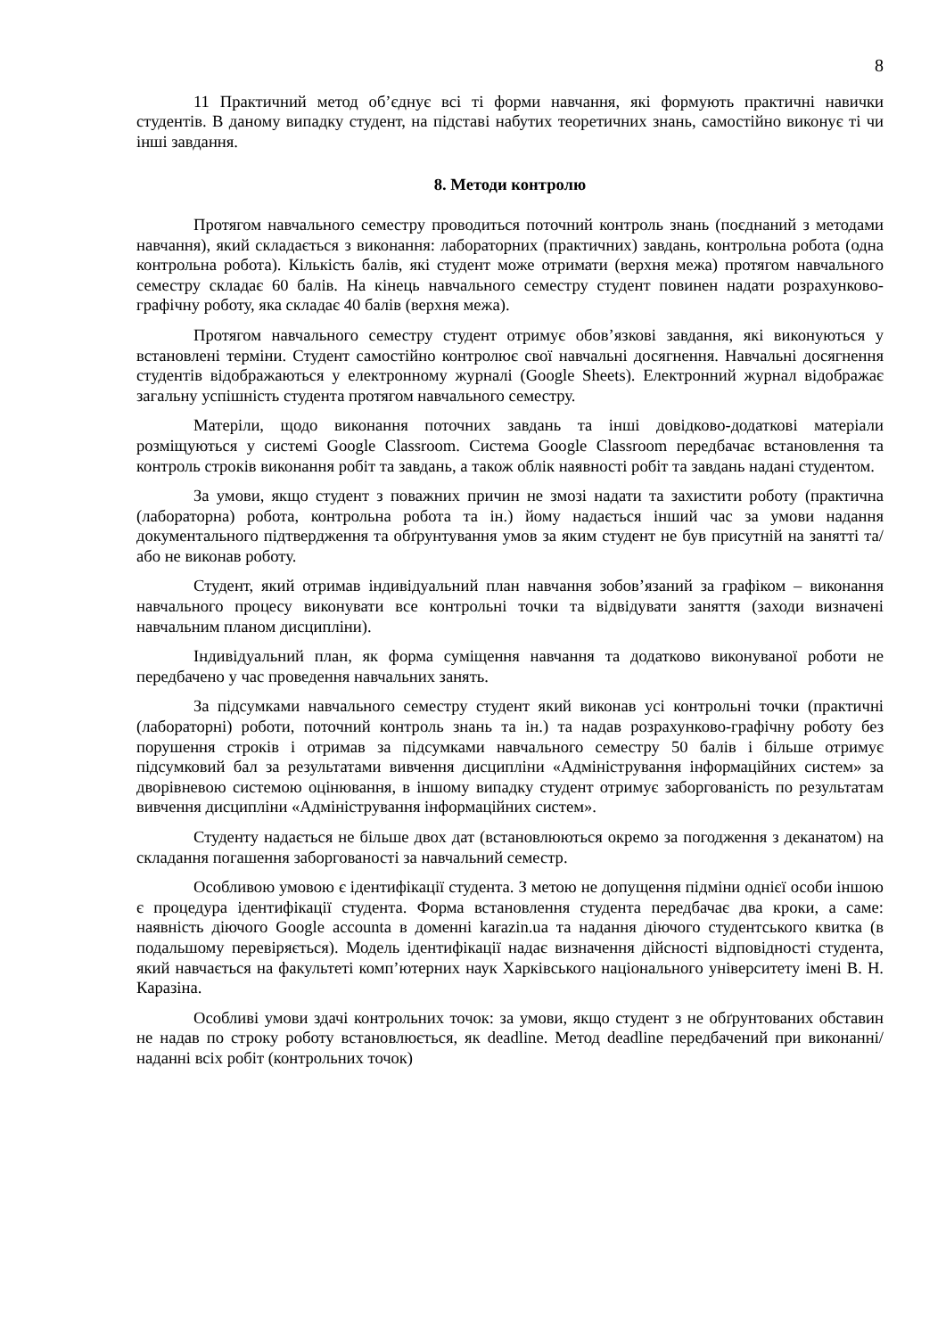8
11 Практичний метод об’єднує всі ті форми навчання, які формують практичні навички студентів. В даному випадку студент, на підставі набутих теоретичних знань, самостійно виконує ті чи інші завдання.
8. Методи контролю
Протягом навчального семестру проводиться поточний контроль знань (поєднаний з методами навчання), який складається з виконання: лабораторних (практичних) завдань, контрольна робота (одна контрольна робота). Кількість балів, які студент може отримати (верхня межа) протягом навчального семестру складає 60 балів. На кінець навчального семестру студент повинен надати розрахунково-графічну роботу, яка складає 40 балів (верхня межа).
Протягом навчального семестру студент отримує обов’язкові завдання, які виконуються у встановлені терміни. Студент самостійно контролює свої навчальні досягнення. Навчальні досягнення студентів відображаються у електронному журналі (Google Sheets). Електронний журнал відображає загальну успішність студента протягом навчального семестру.
Матеріли, щодо виконання поточних завдань та інші довідково-додаткові матеріали розміщуються у системі Google Classroom. Система Google Classroom передбачає встановлення та контроль строків виконання робіт та завдань, а також облік наявності робіт та завдань надані студентом.
За умови, якщо студент з поважних причин не змозі надати та захистити роботу (практична (лабораторна) робота, контрольна робота та ін.) йому надається інший час за умови надання документального підтвердження та обґрунтування умов за яким студент не був присутній на занятті та/або не виконав роботу.
Студент, який отримав індивідуальний план навчання зобов’язаний за графіком – виконання навчального процесу виконувати все контрольні точки та відвідувати заняття (заходи визначені навчальним планом дисципліни).
Індивідуальний план, як форма суміщення навчання та додатково виконуваної роботи не передбачено у час проведення навчальних занять.
За підсумками навчального семестру студент який виконав усі контрольні точки (практичні (лабораторні) роботи, поточний контроль знань та ін.) та надав розрахунково-графічну роботу без порушення строків і отримав за підсумками навчального семестру 50 балів і більше отримує підсумковий бал за результатами вивчення дисципліни «Адміністрування інформаційних систем» за дворівневою системою оцінювання, в іншому випадку студент отримує заборгованість по результатам вивчення дисципліни «Адміністрування інформаційних систем».
Студенту надається не більше двох дат (встановлюються окремо за погодження з деканатом) на складання погашення заборгованості за навчальний семестр.
Особливою умовою є ідентифікації студента. З метою не допущення підміни однієї особи іншою є процедура ідентифікації студента. Форма встановлення студента передбачає два кроки, а саме: наявність діючого Google accounta в доменні karazin.ua та надання діючого студентського квитка (в подальшому перевіряється). Модель ідентифікації надає визначення дійсності відповідності студента, який навчається на факультеті комп’ютерних наук Харківського національного університету імені В. Н. Каразіна.
Особливі умови здачі контрольних точок: за умови, якщо студент з не обґрунтованих обставин не надав по строку роботу встановлюється, як deadline. Метод deadline передбачений при виконанні/наданні всіх робіт (контрольних точок)